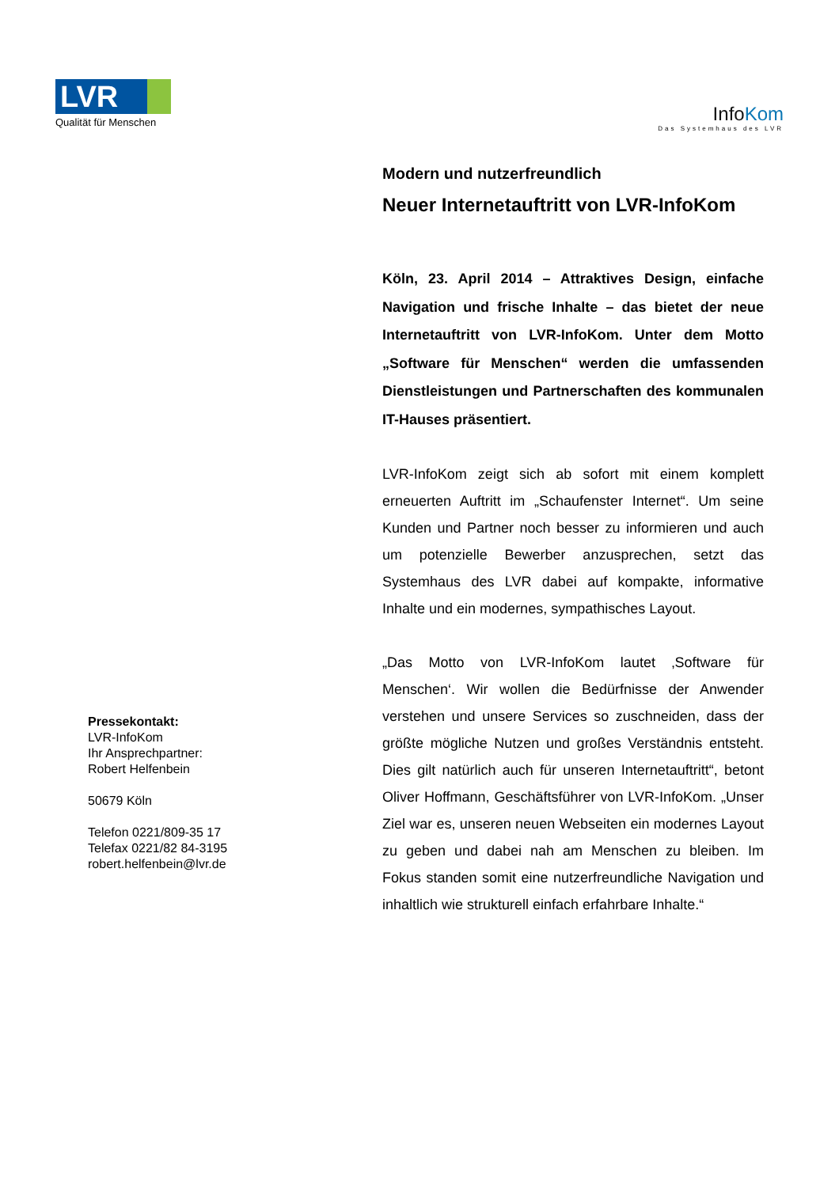LVR
Qualität für Menschen
InfoKom
Das Systemhaus des LVR
Pressekontakt:
LVR-InfoKom
Ihr Ansprechpartner:
Robert Helfenbein
50679 Köln
Telefon 0221/809-35 17
Telefax 0221/82 84-3195
robert.helfenbein@lvr.de
Modern und nutzerfreundlich
Neuer Internetauftritt von LVR-InfoKom
Köln, 23. April 2014 – Attraktives Design, einfache Navigation und frische Inhalte – das bietet der neue Internetauftritt von LVR-InfoKom. Unter dem Motto „Software für Menschen“ werden die umfassenden Dienstleistungen und Partnerschaften des kommunalen IT-Hauses präsentiert.
LVR-InfoKom zeigt sich ab sofort mit einem komplett erneuerten Auftritt im „Schaufenster Internet“. Um seine Kunden und Partner noch besser zu informieren und auch um potenzielle Bewerber anzusprechen, setzt das Systemhaus des LVR dabei auf kompakte, informative Inhalte und ein modernes, sympathisches Layout.
„Das Motto von LVR-InfoKom lautet ‚Software für Menschen‘. Wir wollen die Bedürfnisse der Anwender verstehen und unsere Services so zuschneiden, dass der größte mögliche Nutzen und großes Verständnis entsteht. Dies gilt natürlich auch für unseren Internetauftritt“, betont Oliver Hoffmann, Geschäftsführer von LVR-InfoKom. „Unser Ziel war es, unseren neuen Webseiten ein modernes Layout zu geben und dabei nah am Menschen zu bleiben. Im Fokus standen somit eine nutzerfreundliche Navigation und inhaltlich wie strukturell einfach erfahrbare Inhalte.“